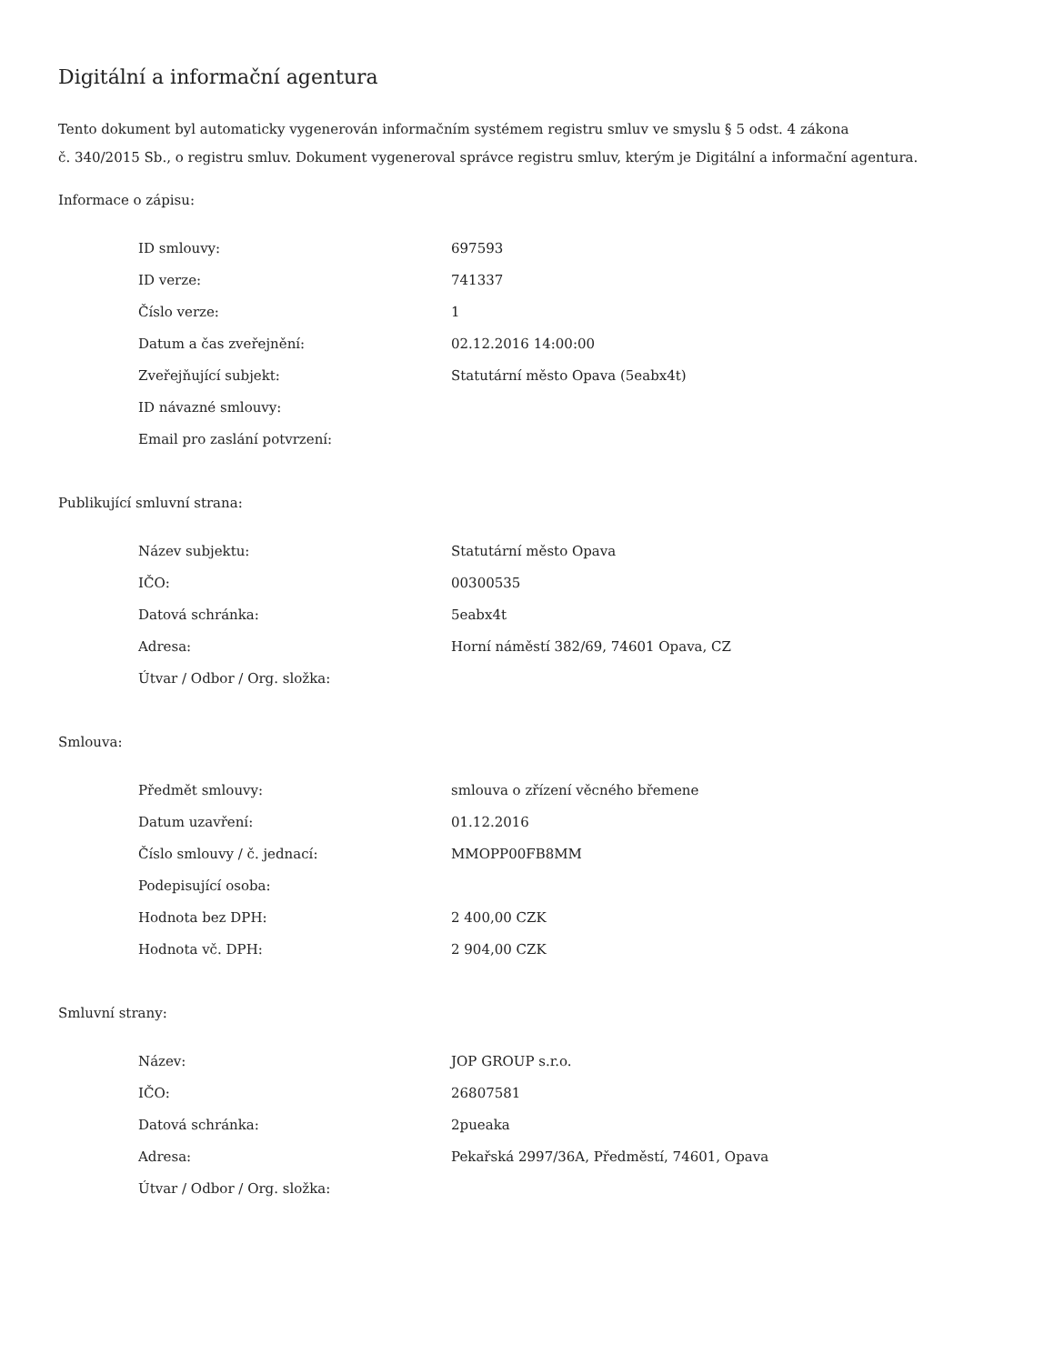Digitální a informační agentura
Tento dokument byl automaticky vygenerován informačním systémem registru smluv ve smyslu § 5 odst. 4 zákona
č. 340/2015 Sb., o registru smluv. Dokument vygeneroval správce registru smluv, kterým je Digitální a informační agentura.
Informace o zápisu:
| ID smlouvy: | 697593 |
| ID verze: | 741337 |
| Číslo verze: | 1 |
| Datum a čas zveřejnění: | 02.12.2016 14:00:00 |
| Zveřejňující subjekt: | Statutární město Opava (5eabx4t) |
| ID návazné smlouvy: | |
| Email pro zaslání potvrzení: | |
Publikující smluvní strana:
| Název subjektu: | Statutární město Opava |
| IČO: | 00300535 |
| Datová schránka: | 5eabx4t |
| Adresa: | Horní náměstí 382/69, 74601 Opava, CZ |
| Útvar / Odbor / Org. složka: | |
Smlouva:
| Předmět smlouvy: | smlouva o zřízení věcného břemene |
| Datum uzavření: | 01.12.2016 |
| Číslo smlouvy / č. jednací: | MMOPP00FB8MM |
| Podepisující osoba: | |
| Hodnota bez DPH: | 2 400,00 CZK |
| Hodnota vč. DPH: | 2 904,00 CZK |
Smluvní strany:
| Název: | JOP GROUP s.r.o. |
| IČO: | 26807581 |
| Datová schránka: | 2pueaka |
| Adresa: | Pekařská 2997/36A, Předměstí, 74601, Opava |
| Útvar / Odbor / Org. složka: | |